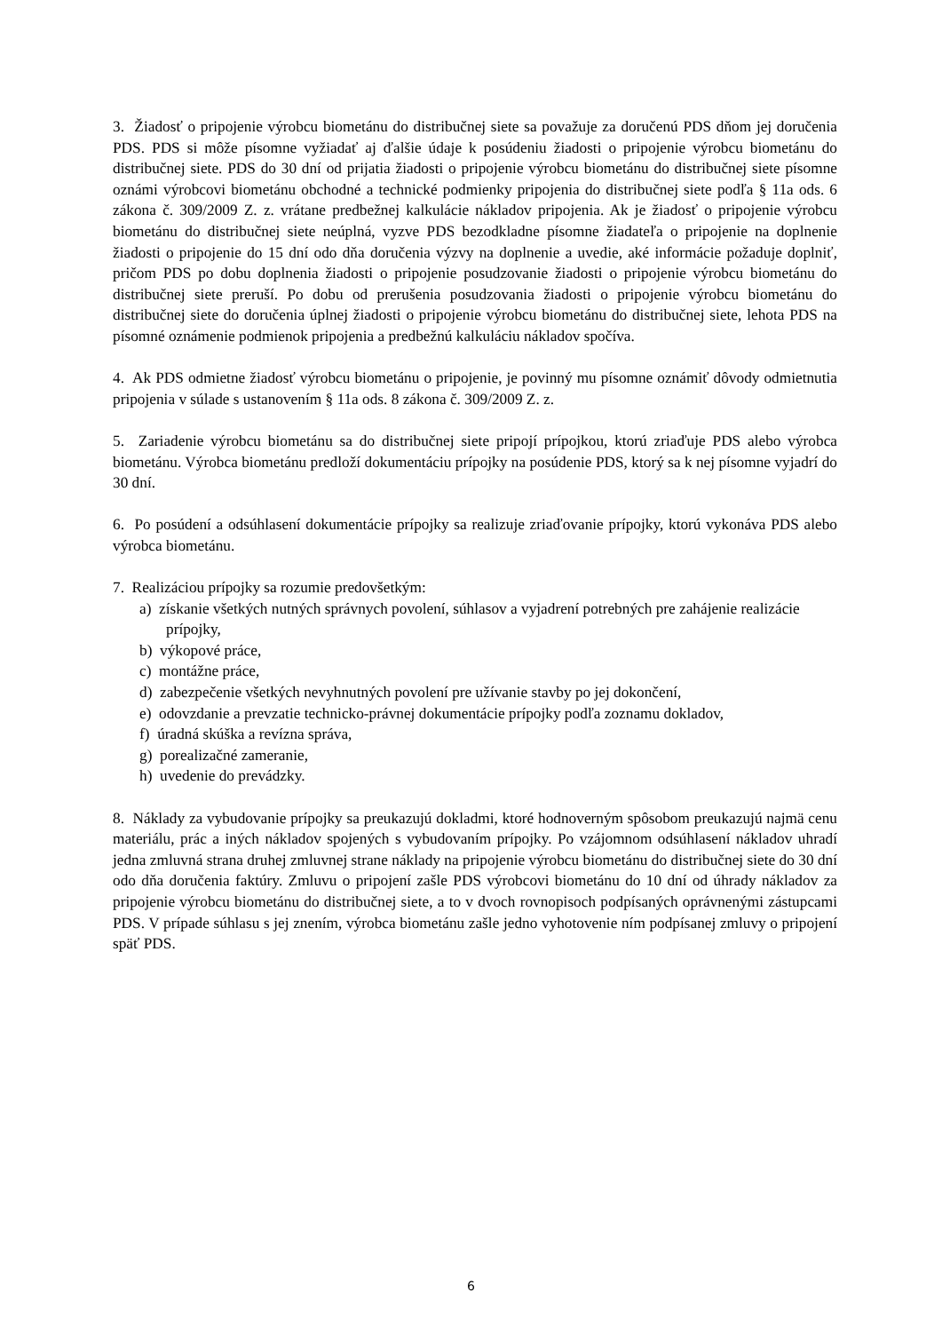3. Žiadosť o pripojenie výrobcu biometánu do distribučnej siete sa považuje za doručenú PDS dňom jej doručenia PDS. PDS si môže písomne vyžiadať aj ďalšie údaje k posúdeniu žiadosti o pripojenie výrobcu biometánu do distribučnej siete. PDS do 30 dní od prijatia žiadosti o pripojenie výrobcu biometánu do distribučnej siete písomne oznámi výrobcovi biometánu obchodné a technické podmienky pripojenia do distribučnej siete podľa § 11a ods. 6 zákona č. 309/2009 Z. z. vrátane predbežnej kalkulácie nákladov pripojenia. Ak je žiadosť o pripojenie výrobcu biometánu do distribučnej siete neúplná, vyzve PDS bezodkladne písomne žiadateľa o pripojenie na doplnenie žiadosti o pripojenie do 15 dní odo dňa doručenia výzvy na doplnenie a uvedie, aké informácie požaduje doplniť, pričom PDS po dobu doplnenia žiadosti o pripojenie posudzovanie žiadosti o pripojenie výrobcu biometánu do distribučnej siete preruší. Po dobu od prerušenia posudzovania žiadosti o pripojenie výrobcu biometánu do distribučnej siete do doručenia úplnej žiadosti o pripojenie výrobcu biometánu do distribučnej siete, lehota PDS na písomné oznámenie podmienok pripojenia a predbežnú kalkuláciu nákladov spočíva.
4. Ak PDS odmietne žiadosť výrobcu biometánu o pripojenie, je povinný mu písomne oznámiť dôvody odmietnutia pripojenia v súlade s ustanovením § 11a ods. 8 zákona č. 309/2009 Z. z.
5. Zariadenie výrobcu biometánu sa do distribučnej siete pripojí prípojkou, ktorú zriaďuje PDS alebo výrobca biometánu. Výrobca biometánu predloží dokumentáciu prípojky na posúdenie PDS, ktorý sa k nej písomne vyjadrí do 30 dní.
6. Po posúdení a odsúhlasení dokumentácie prípojky sa realizuje zriaďovanie prípojky, ktorú vykonáva PDS alebo výrobca biometánu.
7. Realizáciou prípojky sa rozumie predovšetkým:
a) získanie všetkých nutných správnych povolení, súhlasov a vyjadrení potrebných pre zahájenie realizácie prípojky,
b) výkopové práce,
c) montážne práce,
d) zabezpečenie všetkých nevyhnutných povolení pre užívanie stavby po jej dokončení,
e) odovzdanie a prevzatie technicko-právnej dokumentácie prípojky podľa zoznamu dokladov,
f) úradná skúška a revízna správa,
g) porealizačné zameranie,
h) uvedenie do prevádzky.
8. Náklady za vybudovanie prípojky sa preukazujú dokladmi, ktoré hodnoverným spôsobom preukazujú najmä cenu materiálu, prác a iných nákladov spojených s vybudovaním prípojky. Po vzájomnom odsúhlasení nákladov uhradí jedna zmluvná strana druhej zmluvnej strane náklady na pripojenie výrobcu biometánu do distribučnej siete do 30 dní odo dňa doručenia faktúry. Zmluvu o pripojení zašle PDS výrobcovi biometánu do 10 dní od úhrady nákladov za pripojenie výrobcu biometánu do distribučnej siete, a to v dvoch rovnopisoch podpísaných oprávnenými zástupcami PDS. V prípade súhlasu s jej znením, výrobca biometánu zašle jedno vyhotovenie ním podpísanej zmluvy o pripojení späť PDS.
6